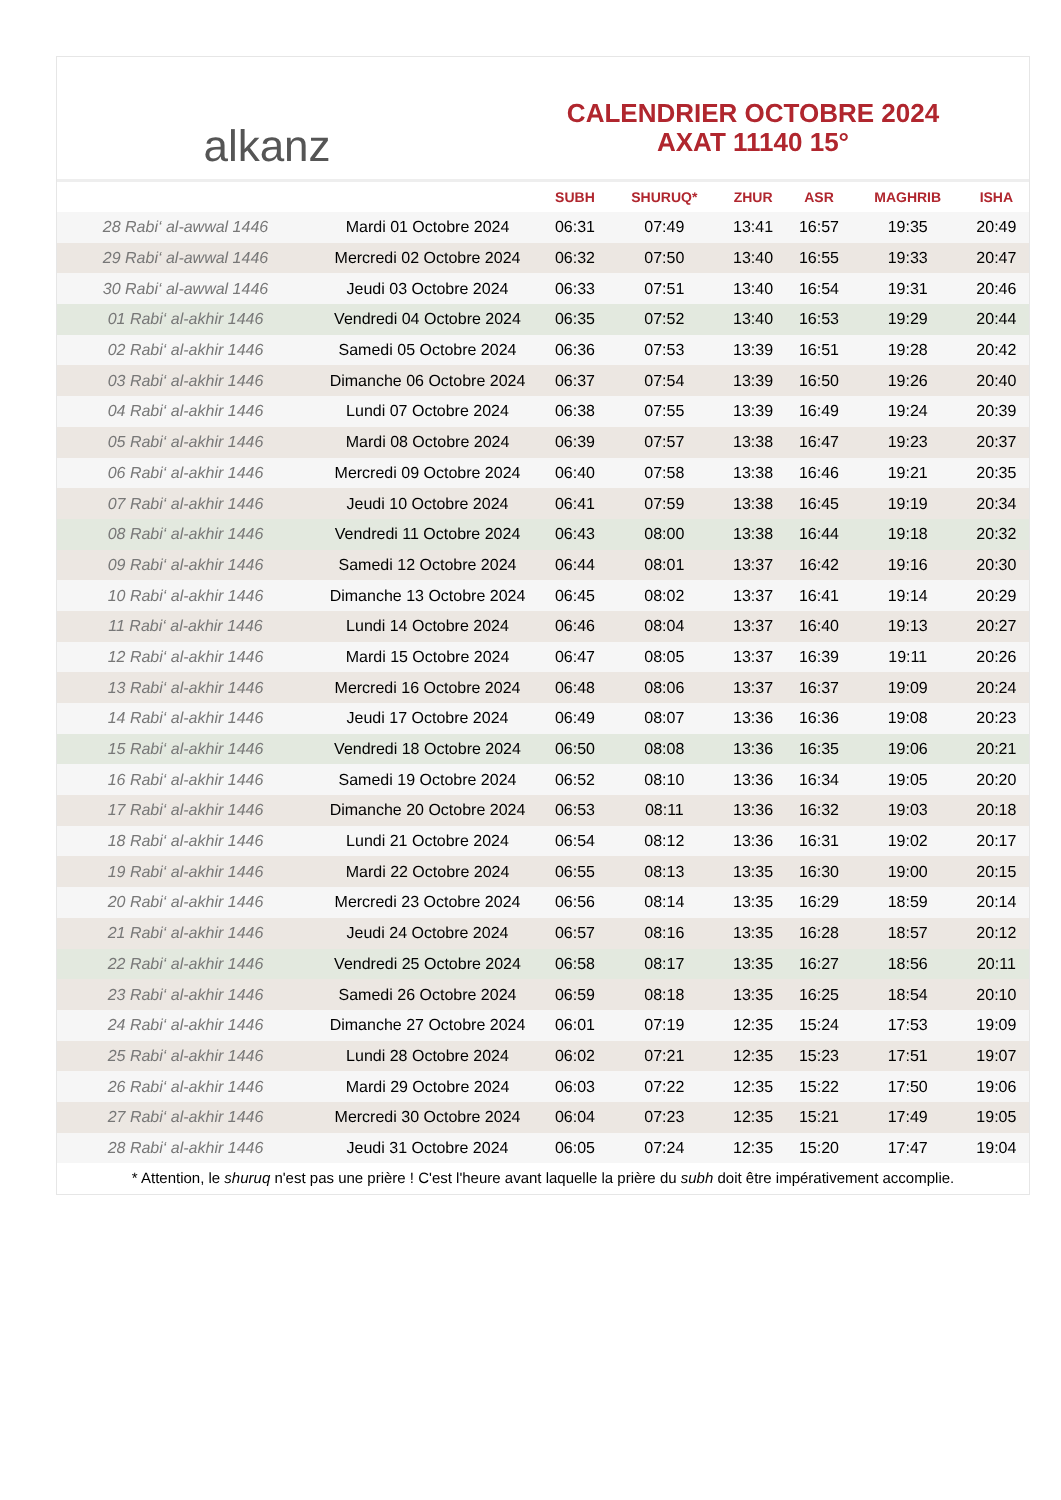alkanz
CALENDRIER OCTOBRE 2024
AXAT 11140 15°
| | | SUBH | SHURUQ* | ZHUR | ASR | MAGHRIB | ISHA |
| --- | --- | --- | --- | --- | --- | --- | --- |
| 28 Rabi‘ al-awwal 1446 | Mardi 01 Octobre 2024 | 06:31 | 07:49 | 13:41 | 16:57 | 19:35 | 20:49 |
| 29 Rabi‘ al-awwal 1446 | Mercredi 02 Octobre 2024 | 06:32 | 07:50 | 13:40 | 16:55 | 19:33 | 20:47 |
| 30 Rabi‘ al-awwal 1446 | Jeudi 03 Octobre 2024 | 06:33 | 07:51 | 13:40 | 16:54 | 19:31 | 20:46 |
| 01 Rabi‘ al-akhir 1446 | Vendredi 04 Octobre 2024 | 06:35 | 07:52 | 13:40 | 16:53 | 19:29 | 20:44 |
| 02 Rabi‘ al-akhir 1446 | Samedi 05 Octobre 2024 | 06:36 | 07:53 | 13:39 | 16:51 | 19:28 | 20:42 |
| 03 Rabi‘ al-akhir 1446 | Dimanche 06 Octobre 2024 | 06:37 | 07:54 | 13:39 | 16:50 | 19:26 | 20:40 |
| 04 Rabi‘ al-akhir 1446 | Lundi 07 Octobre 2024 | 06:38 | 07:55 | 13:39 | 16:49 | 19:24 | 20:39 |
| 05 Rabi‘ al-akhir 1446 | Mardi 08 Octobre 2024 | 06:39 | 07:57 | 13:38 | 16:47 | 19:23 | 20:37 |
| 06 Rabi‘ al-akhir 1446 | Mercredi 09 Octobre 2024 | 06:40 | 07:58 | 13:38 | 16:46 | 19:21 | 20:35 |
| 07 Rabi‘ al-akhir 1446 | Jeudi 10 Octobre 2024 | 06:41 | 07:59 | 13:38 | 16:45 | 19:19 | 20:34 |
| 08 Rabi‘ al-akhir 1446 | Vendredi 11 Octobre 2024 | 06:43 | 08:00 | 13:38 | 16:44 | 19:18 | 20:32 |
| 09 Rabi‘ al-akhir 1446 | Samedi 12 Octobre 2024 | 06:44 | 08:01 | 13:37 | 16:42 | 19:16 | 20:30 |
| 10 Rabi‘ al-akhir 1446 | Dimanche 13 Octobre 2024 | 06:45 | 08:02 | 13:37 | 16:41 | 19:14 | 20:29 |
| 11 Rabi‘ al-akhir 1446 | Lundi 14 Octobre 2024 | 06:46 | 08:04 | 13:37 | 16:40 | 19:13 | 20:27 |
| 12 Rabi‘ al-akhir 1446 | Mardi 15 Octobre 2024 | 06:47 | 08:05 | 13:37 | 16:39 | 19:11 | 20:26 |
| 13 Rabi‘ al-akhir 1446 | Mercredi 16 Octobre 2024 | 06:48 | 08:06 | 13:37 | 16:37 | 19:09 | 20:24 |
| 14 Rabi‘ al-akhir 1446 | Jeudi 17 Octobre 2024 | 06:49 | 08:07 | 13:36 | 16:36 | 19:08 | 20:23 |
| 15 Rabi‘ al-akhir 1446 | Vendredi 18 Octobre 2024 | 06:50 | 08:08 | 13:36 | 16:35 | 19:06 | 20:21 |
| 16 Rabi‘ al-akhir 1446 | Samedi 19 Octobre 2024 | 06:52 | 08:10 | 13:36 | 16:34 | 19:05 | 20:20 |
| 17 Rabi‘ al-akhir 1446 | Dimanche 20 Octobre 2024 | 06:53 | 08:11 | 13:36 | 16:32 | 19:03 | 20:18 |
| 18 Rabi‘ al-akhir 1446 | Lundi 21 Octobre 2024 | 06:54 | 08:12 | 13:36 | 16:31 | 19:02 | 20:17 |
| 19 Rabi‘ al-akhir 1446 | Mardi 22 Octobre 2024 | 06:55 | 08:13 | 13:35 | 16:30 | 19:00 | 20:15 |
| 20 Rabi‘ al-akhir 1446 | Mercredi 23 Octobre 2024 | 06:56 | 08:14 | 13:35 | 16:29 | 18:59 | 20:14 |
| 21 Rabi‘ al-akhir 1446 | Jeudi 24 Octobre 2024 | 06:57 | 08:16 | 13:35 | 16:28 | 18:57 | 20:12 |
| 22 Rabi‘ al-akhir 1446 | Vendredi 25 Octobre 2024 | 06:58 | 08:17 | 13:35 | 16:27 | 18:56 | 20:11 |
| 23 Rabi‘ al-akhir 1446 | Samedi 26 Octobre 2024 | 06:59 | 08:18 | 13:35 | 16:25 | 18:54 | 20:10 |
| 24 Rabi‘ al-akhir 1446 | Dimanche 27 Octobre 2024 | 06:01 | 07:19 | 12:35 | 15:24 | 17:53 | 19:09 |
| 25 Rabi‘ al-akhir 1446 | Lundi 28 Octobre 2024 | 06:02 | 07:21 | 12:35 | 15:23 | 17:51 | 19:07 |
| 26 Rabi‘ al-akhir 1446 | Mardi 29 Octobre 2024 | 06:03 | 07:22 | 12:35 | 15:22 | 17:50 | 19:06 |
| 27 Rabi‘ al-akhir 1446 | Mercredi 30 Octobre 2024 | 06:04 | 07:23 | 12:35 | 15:21 | 17:49 | 19:05 |
| 28 Rabi‘ al-akhir 1446 | Jeudi 31 Octobre 2024 | 06:05 | 07:24 | 12:35 | 15:20 | 17:47 | 19:04 |
* Attention, le shuruq n'est pas une prière ! C'est l'heure avant laquelle la prière du subh doit être impérativement accomplie.